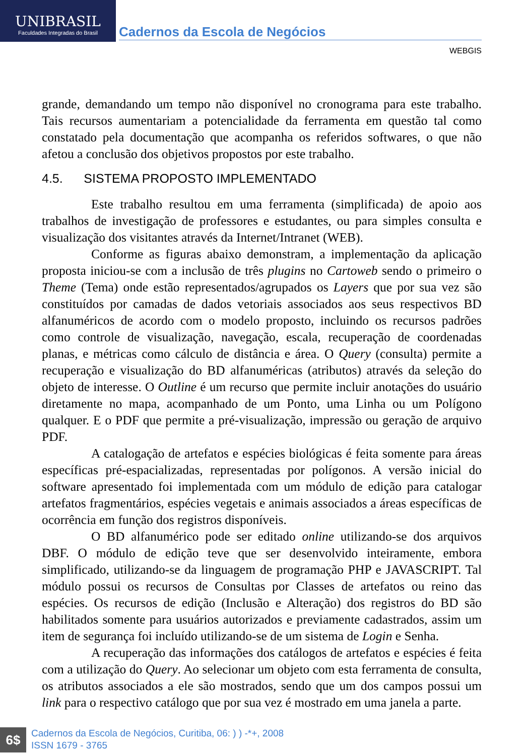UNIBRASIL
Faculdades Integradas do Brasil
Cadernos da Escola de Negócios
WEBGIS
grande, demandando um tempo não disponível no cronograma para este trabalho. Tais recursos aumentariam a potencialidade da ferramenta em questão tal como constatado pela documentação que acompanha os referidos softwares, o que não afetou a conclusão dos objetivos propostos por este trabalho.
4.5. SISTEMA PROPOSTO IMPLEMENTADO
Este trabalho resultou em uma ferramenta (simplificada) de apoio aos trabalhos de investigação de professores e estudantes, ou para simples consulta e visualização dos visitantes através da Internet/Intranet (WEB).
Conforme as figuras abaixo demonstram, a implementação da aplicação proposta iniciou-se com a inclusão de três plugins no Cartoweb sendo o primeiro o Theme (Tema) onde estão representados/agrupados os Layers que por sua vez são constituídos por camadas de dados vetoriais associados aos seus respectivos BD alfanuméricos de acordo com o modelo proposto, incluindo os recursos padrões como controle de visualização, navegação, escala, recuperação de coordenadas planas, e métricas como cálculo de distância e área. O Query (consulta) permite a recuperação e visualização do BD alfanuméricas (atributos) através da seleção do objeto de interesse. O Outline é um recurso que permite incluir anotações do usuário diretamente no mapa, acompanhado de um Ponto, uma Linha ou um Polígono qualquer. E o PDF que permite a pré-visualização, impressão ou geração de arquivo PDF.
A catalogação de artefatos e espécies biológicas é feita somente para áreas específicas pré-espacializadas, representadas por polígonos. A versão inicial do software apresentado foi implementada com um módulo de edição para catalogar artefatos fragmentários, espécies vegetais e animais associados a áreas específicas de ocorrência em função dos registros disponíveis.
O BD alfanumérico pode ser editado online utilizando-se dos arquivos DBF. O módulo de edição teve que ser desenvolvido inteiramente, embora simplificado, utilizando-se da linguagem de programação PHP e JAVASCRIPT. Tal módulo possui os recursos de Consultas por Classes de artefatos ou reino das espécies. Os recursos de edição (Inclusão e Alteração) dos registros do BD são habilitados somente para usuários autorizados e previamente cadastrados, assim um item de segurança foi incluído utilizando-se de um sistema de Login e Senha.
A recuperação das informações dos catálogos de artefatos e espécies é feita com a utilização do Query. Ao selecionar um objeto com esta ferramenta de consulta, os atributos associados a ele são mostrados, sendo que um dos campos possui um link para o respectivo catálogo que por sua vez é mostrado em uma janela a parte.
6$
Cadernos da Escola de Negócios, Curitiba, 06: ) ) -*+, 2008
ISSN 1679 - 3765